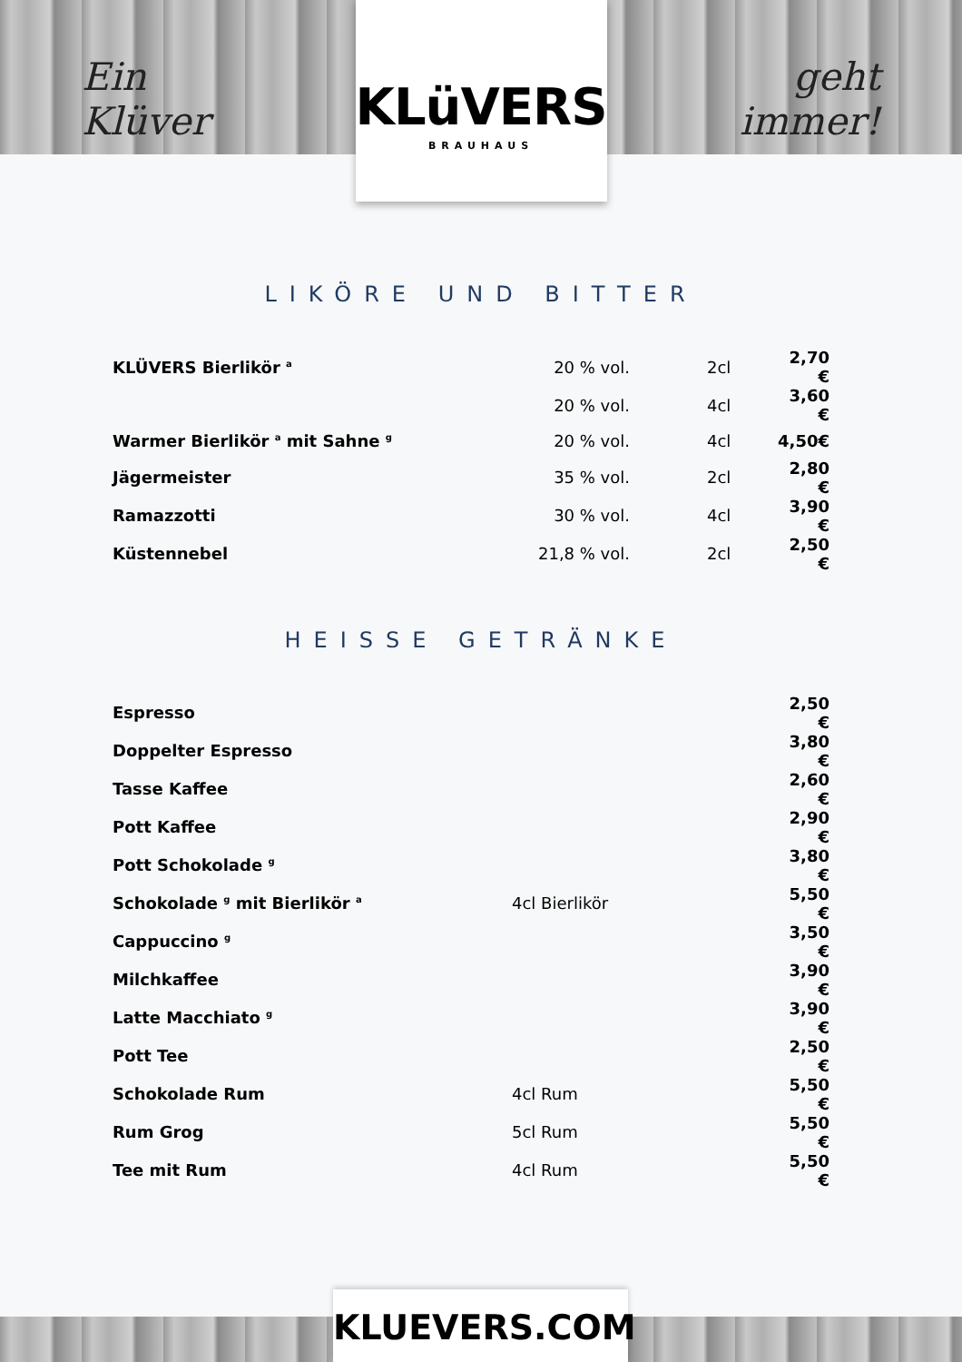Ein Klüver
KLüVERS
BRAUHAUS
geht immer!
LIKÖRE UND BITTER
| KLÜVERS Bierlikör <sup>a</sup> | 20 % vol. | 2cl | 2,70 € |
| | 20 % vol. | 4cl | 3,60 € |
| Warmer Bierlikör <sup>a</sup> mit Sahne <sup>g</sup> | 20 % vol. | 4cl | 4,50€ |
| Jägermeister | 35 % vol. | 2cl | 2,80 € |
| Ramazzotti | 30 % vol. | 4cl | 3,90 € |
| Küstennebel | 21,8 % vol. | 2cl | 2,50 € |
HEISSE GETRÄNKE
| Espresso | | 2,50 € |
| Doppelter Espresso | | 3,80 € |
| Tasse Kaffee | | 2,60 € |
| Pott Kaffee | | 2,90 € |
| Pott Schokolade <sup>g</sup> | | 3,80 € |
| Schokolade <sup>g</sup> mit Bierlikör <sup>a</sup> | 4cl Bierlikör | 5,50 € |
| Cappuccino <sup>g</sup> | | 3,50 € |
| Milchkaffee | | 3,90 € |
| Latte Macchiato <sup>g</sup> | | 3,90 € |
| Pott Tee | | 2,50 € |
| Schokolade Rum | 4cl Rum | 5,50 € |
| Rum Grog | 5cl Rum | 5,50 € |
| Tee mit Rum | 4cl Rum | 5,50 € |
KLUEVERS.COM